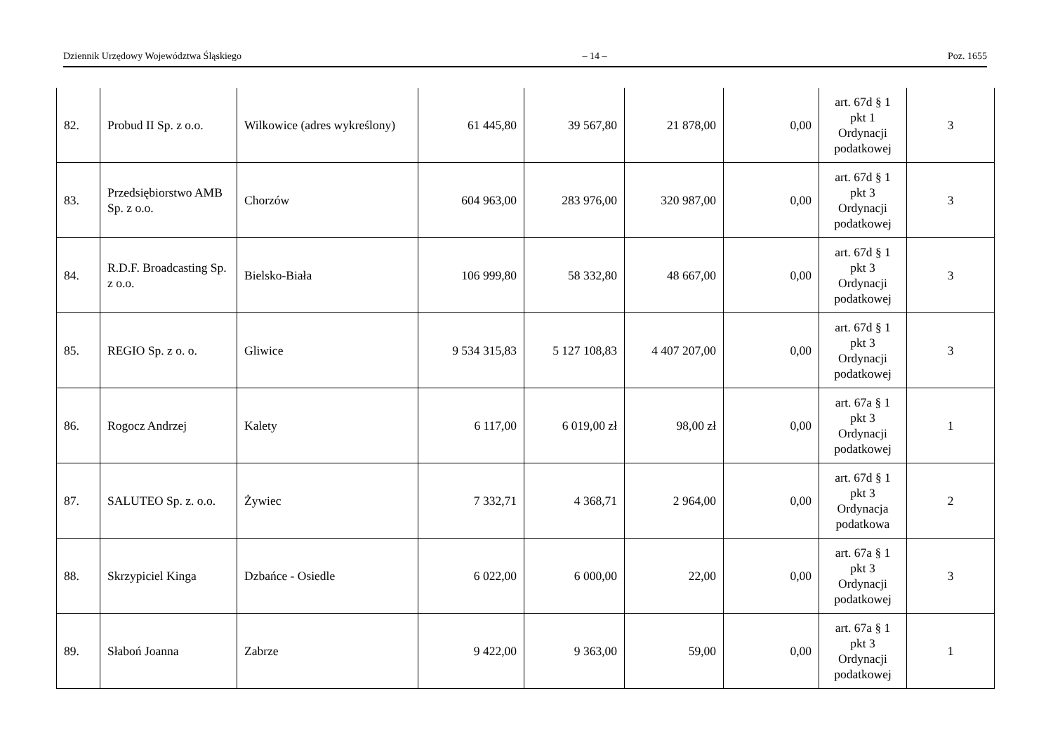Dziennik Urzędowy Województwa Śląskiego – 14 – Poz. 1655
| 82. | Probud II Sp. z o.o. | Wilkowice (adres wykreślony) | 61 445,80 | 39 567,80 | 21 878,00 | 0,00 | art. 67d § 1 pkt 1 Ordynacji podatkowej | 3 |
| 83. | Przedsiębiorstwo AMB Sp. z o.o. | Chorzów | 604 963,00 | 283 976,00 | 320 987,00 | 0,00 | art. 67d § 1 pkt 3 Ordynacji podatkowej | 3 |
| 84. | R.D.F. Broadcasting Sp. z o.o. | Bielsko-Biała | 106 999,80 | 58 332,80 | 48 667,00 | 0,00 | art. 67d § 1 pkt 3 Ordynacji podatkowej | 3 |
| 85. | REGIO Sp. z o. o. | Gliwice | 9 534 315,83 | 5 127 108,83 | 4 407 207,00 | 0,00 | art. 67d § 1 pkt 3 Ordynacji podatkowej | 3 |
| 86. | Rogocz Andrzej | Kalety | 6 117,00 | 6 019,00 zł | 98,00 zł | 0,00 | art. 67a § 1 pkt 3 Ordynacji podatkowej | 1 |
| 87. | SALUTEO Sp. z. o.o. | Żywiec | 7 332,71 | 4 368,71 | 2 964,00 | 0,00 | art. 67d § 1 pkt 3 Ordynacja podatkowa | 2 |
| 88. | Skrzypiciel Kinga | Dzbańce - Osiedle | 6 022,00 | 6 000,00 | 22,00 | 0,00 | art. 67a § 1 pkt 3 Ordynacji podatkowej | 3 |
| 89. | Słaboń Joanna | Zabrze | 9 422,00 | 9 363,00 | 59,00 | 0,00 | art. 67a § 1 pkt 3 Ordynacji podatkowej | 1 |